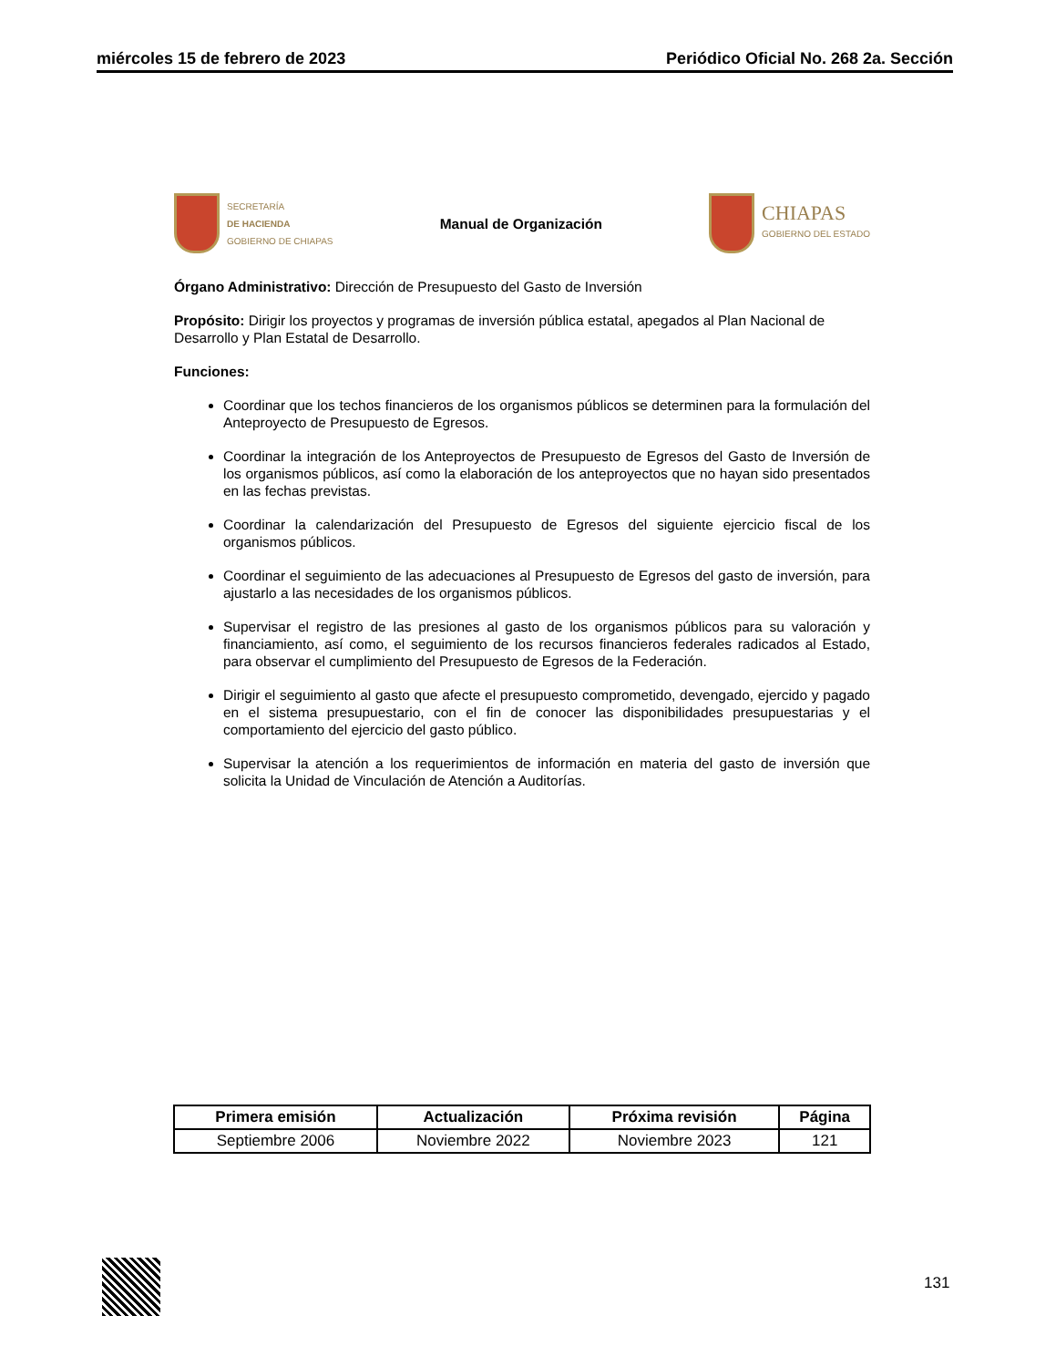miércoles 15 de febrero de 2023 Periódico Oficial No. 268 2a. Sección
SECRETARÍA
DE HACIENDA
GOBIERNO DE CHIAPAS
Manual de Organización
CHIAPAS
GOBIERNO DEL ESTADO
Órgano Administrativo: Dirección de Presupuesto del Gasto de Inversión
Propósito: Dirigir los proyectos y programas de inversión pública estatal, apegados al Plan Nacional de Desarrollo y Plan Estatal de Desarrollo.
Funciones:
Coordinar que los techos financieros de los organismos públicos se determinen para la formulación del Anteproyecto de Presupuesto de Egresos.
Coordinar la integración de los Anteproyectos de Presupuesto de Egresos del Gasto de Inversión de los organismos públicos, así como la elaboración de los anteproyectos que no hayan sido presentados en las fechas previstas.
Coordinar la calendarización del Presupuesto de Egresos del siguiente ejercicio fiscal de los organismos públicos.
Coordinar el seguimiento de las adecuaciones al Presupuesto de Egresos del gasto de inversión, para ajustarlo a las necesidades de los organismos públicos.
Supervisar el registro de las presiones al gasto de los organismos públicos para su valoración y financiamiento, así como, el seguimiento de los recursos financieros federales radicados al Estado, para observar el cumplimiento del Presupuesto de Egresos de la Federación.
Dirigir el seguimiento al gasto que afecte el presupuesto comprometido, devengado, ejercido y pagado en el sistema presupuestario, con el fin de conocer las disponibilidades presupuestarias y el comportamiento del ejercicio del gasto público.
Supervisar la atención a los requerimientos de información en materia del gasto de inversión que solicita la Unidad de Vinculación de Atención a Auditorías.
| Primera emisión | Actualización | Próxima revisión | Página |
| --- | --- | --- | --- |
| Septiembre 2006 | Noviembre 2022 | Noviembre 2023 | 121 |
131